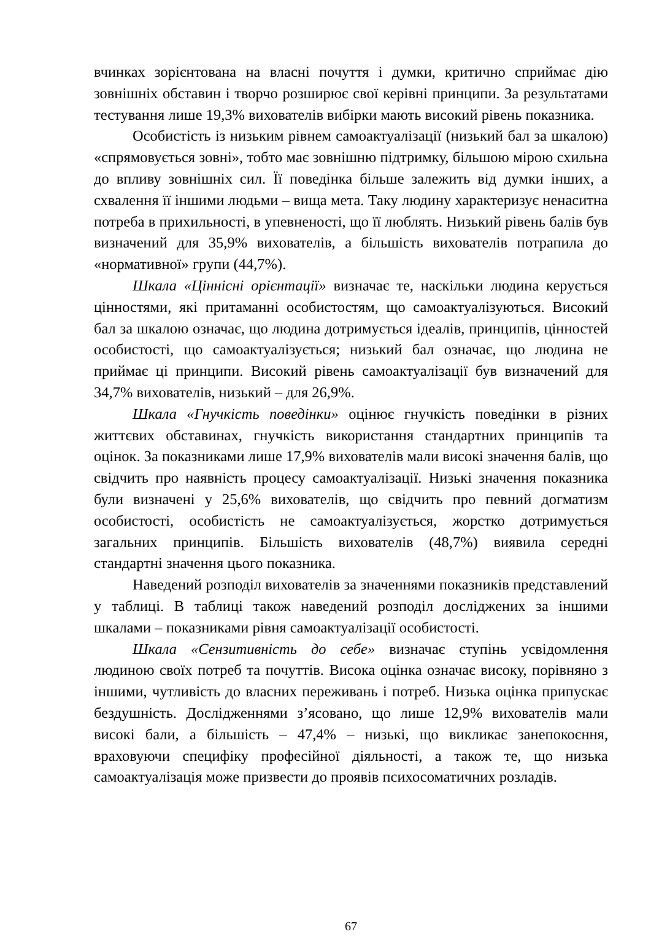вчинках зорієнтована на власні почуття і думки, критично сприймає дію зовнішніх обставин і творчо розширює свої керівні принципи. За результатами тестування лише 19,3% вихователів вибірки мають високий рівень показника.
Особистість із низьким рівнем самоактуалізації (низький бал за шкалою) «спрямовується зовні», тобто має зовнішню підтримку, більшою мірою схильна до впливу зовнішніх сил. Її поведінка більше залежить від думки інших, а схвалення її іншими людьми – вища мета. Таку людину характеризує ненаситна потреба в прихильності, в упевненості, що її люблять. Низький рівень балів був визначений для 35,9% вихователів, а більшість вихователів потрапила до «нормативної» групи (44,7%).
Шкала «Ціннісні орієнтації» визначає те, наскільки людина керується цінностями, які притаманні особистостям, що самоактуалізуються. Високий бал за шкалою означає, що людина дотримується ідеалів, принципів, цінностей особистості, що самоактуалізується; низький бал означає, що людина не приймає ці принципи. Високий рівень самоактуалізації був визначений для 34,7% вихователів, низький – для 26,9%.
Шкала «Гнучкість поведінки» оцінює гнучкість поведінки в різних життєвих обставинах, гнучкість використання стандартних принципів та оцінок. За показниками лише 17,9% вихователів мали високі значення балів, що свідчить про наявність процесу самоактуалізації. Низькі значення показника були визначені у 25,6% вихователів, що свідчить про певний догматизм особистості, особистість не самоактуалізується, жорстко дотримується загальних принципів. Більшість вихователів (48,7%) виявила середні стандартні значення цього показника.
Наведений розподіл вихователів за значеннями показників представлений у таблиці. В таблиці також наведений розподіл досліджених за іншими шкалами – показниками рівня самоактуалізації особистості.
Шкала «Сензитивність до себе» визначає ступінь усвідомлення людиною своїх потреб та почуттів. Висока оцінка означає високу, порівняно з іншими, чутливість до власних переживань і потреб. Низька оцінка припускає бездушність. Дослідженнями з’ясовано, що лише 12,9% вихователів мали високі бали, а більшість – 47,4% – низькі, що викликає занепокоєння, враховуючи специфіку професійної діяльності, а також те, що низька самоактуалізація може призвести до проявів психосоматичних розладів.
67